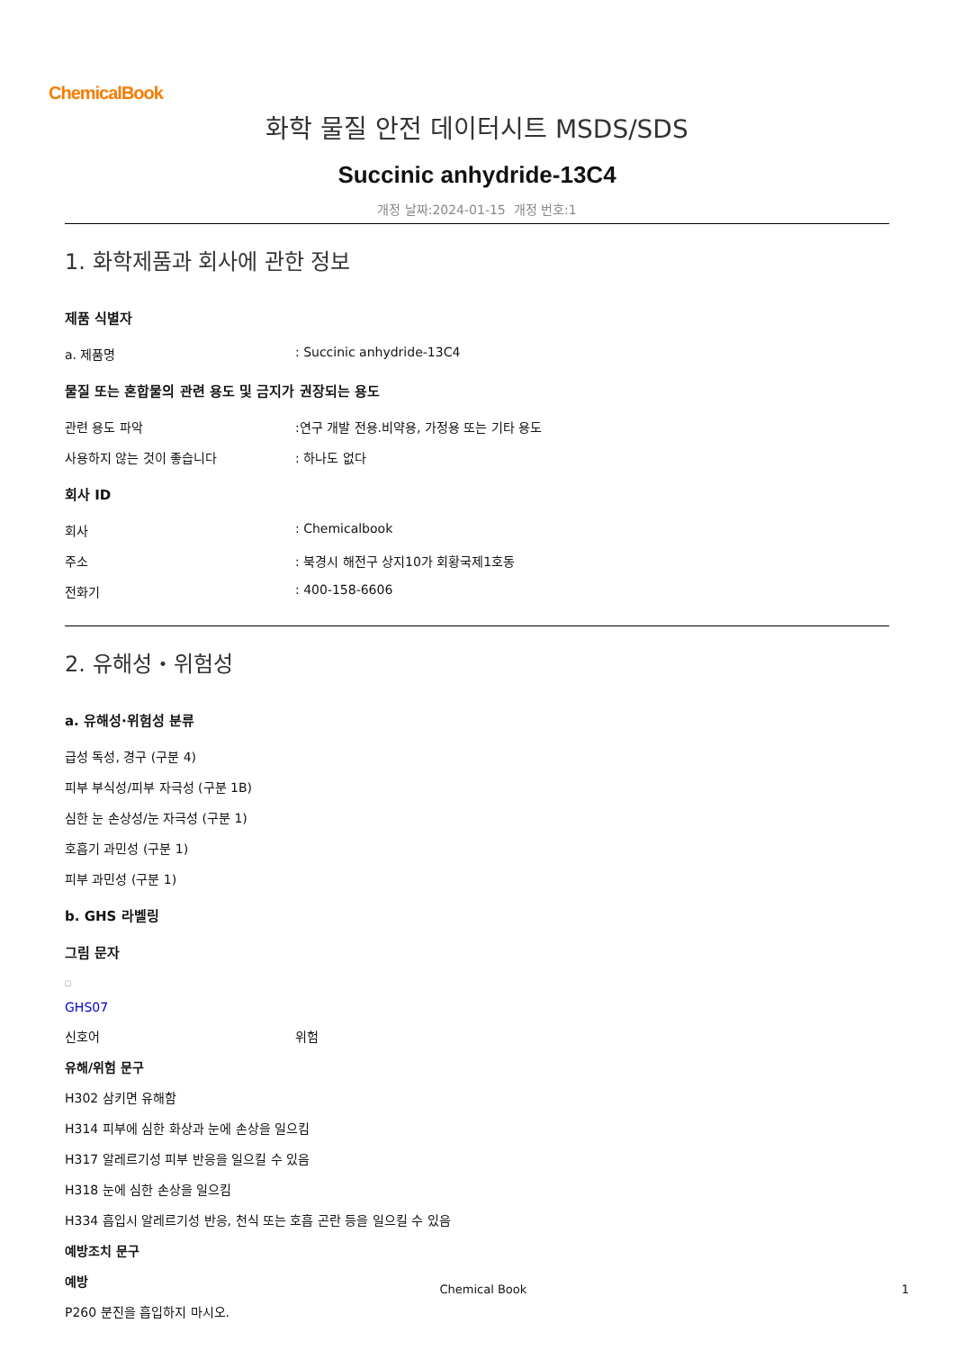ChemicalBook
화학 물질 안전 데이터시트 MSDS/SDS
Succinic anhydride-13C4
개정 날짜:2024-01-15 개정 번호:1
1. 화학제품과 회사에 관한 정보
제품 식별자
a. 제품명: Succinic anhydride-13C4
물질 또는 혼합물의 관련 용도 및 금지가 권장되는 용도
관련 용도 파악:연구 개발 전용.비약용, 가정용 또는 기타 용도
사용하지 않는 것이 좋습니다: 하나도 없다
회사 ID
회사: Chemicalbook
주소: 북경시 해전구 상지10가 회황국제1호동
전화기: 400-158-6606
2. 유해성・위험성
a. 유해성·위험성 분류
급성 독성, 경구 (구분 4)
피부 부식성/피부 자극성 (구분 1B)
심한 눈 손상성/눈 자극성 (구분 1)
호흡기 과민성 (구분 1)
피부 과민성 (구분 1)
b. GHS 라벨링
그림 문자
□
GHS07
신호어 위험
유해/위험 문구
H302 삼키면 유해함
H314 피부에 심한 화상과 눈에 손상을 일으킴
H317 알레르기성 피부 반응을 일으킬 수 있음
H318 눈에 심한 손상을 일으킴
H334 흡입시 알레르기성 반응, 천식 또는 호흡 곤란 등을 일으킬 수 있음
예방조치 문구
예방
P260 분진을 흡입하지 마시오.
Chemical Book 1